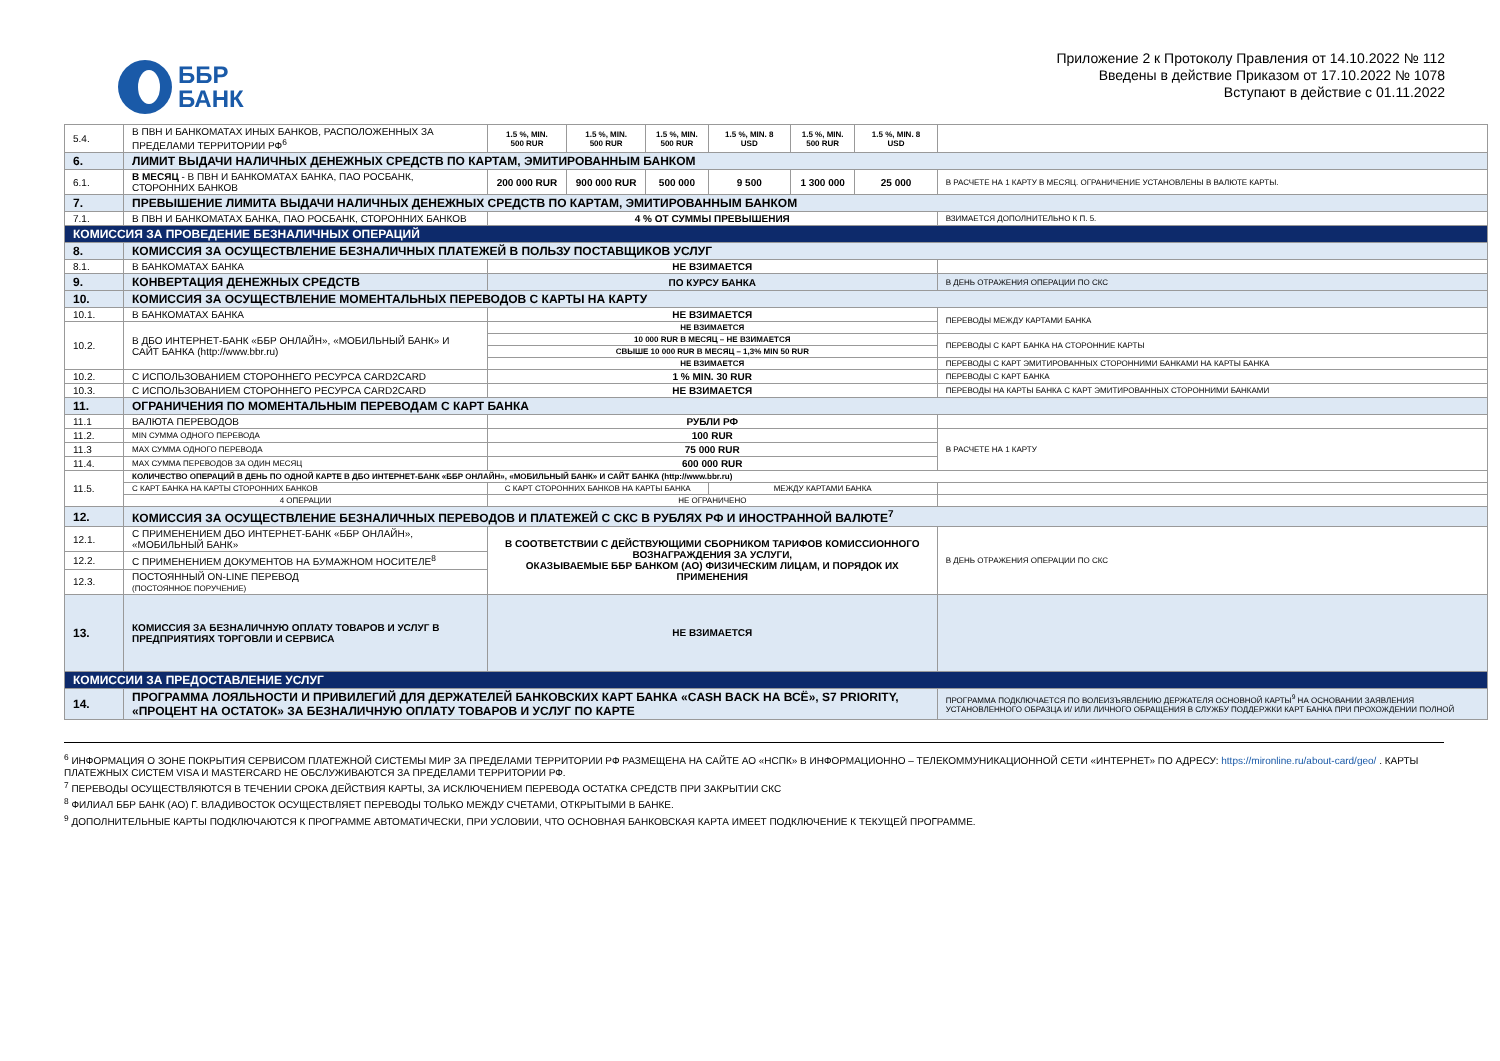ББР
БАНК
Приложение 2 к Протоколу Правления от 14.10.2022 № 112
Введены в действие Приказом от 17.10.2022 № 1078
Вступают в действие с 01.11.2022
| 5.4. | В ПВН И БАНКОМАТАХ ИНЫХ БАНКОВ, РАСПОЛОЖЕННЫХ ЗА ПРЕДЕЛАМИ ТЕРРИТОРИИ РФ<sup>6</sup> | 1.5 %, MIN. 500 RUR | 1.5 %, MIN. 500 RUR | 1.5 %, MIN. 500 RUR | 1.5 %, MIN. 8 USD | 1.5 %, MIN. 500 RUR | 1.5 %, MIN. 8 USD | |
| 6. | ЛИМИТ ВЫДАЧИ НАЛИЧНЫХ ДЕНЕЖНЫХ СРЕДСТВ ПО КАРТАМ, ЭМИТИРОВАННЫМ БАНКОМ | | | | | | | |
| 6.1. | В МЕСЯЦ - В ПВН И БАНКОМАТАХ БАНКА, ПАО РОСБАНК, СТОРОННИХ БАНКОВ | 200 000 RUR | 900 000 RUR | 500 000 | 9 500 | 1 300 000 | 25 000 | В РАСЧЕТЕ НА 1 КАРТУ В МЕСЯЦ. ОГРАНИЧЕНИЕ УСТАНОВЛЕНЫ В ВАЛЮТЕ КАРТЫ. |
| 7. | ПРЕВЫШЕНИЕ ЛИМИТА ВЫДАЧИ НАЛИЧНЫХ ДЕНЕЖНЫХ СРЕДСТВ ПО КАРТАМ, ЭМИТИРОВАННЫМ БАНКОМ | | | | | | | |
| 7.1. | В ПВН И БАНКОМАТАХ БАНКА, ПАО РОСБАНК, СТОРОННИХ БАНКОВ | 4 % ОТ СУММЫ ПРЕВЫШЕНИЯ | | | | | | ВЗИМАЕТСЯ ДОПОЛНИТЕЛЬНО К П. 5. |
| КОМИССИЯ ЗА ПРОВЕДЕНИЕ БЕЗНАЛИЧНЫХ ОПЕРАЦИЙ | | | | | | | | |
| 8. | КОМИССИЯ ЗА ОСУЩЕСТВЛЕНИЕ БЕЗНАЛИЧНЫХ ПЛАТЕЖЕЙ В ПОЛЬЗУ ПОСТАВЩИКОВ УСЛУГ | | | | | | | |
| 8.1. | В БАНКОМАТАХ БАНКА | НЕ ВЗИМАЕТСЯ | | | | | | |
| 9. | КОНВЕРТАЦИЯ ДЕНЕЖНЫХ СРЕДСТВ | ПО КУРСУ БАНКА | | | | | | В ДЕНЬ ОТРАЖЕНИЯ ОПЕРАЦИИ ПО СКС |
| 10. | КОМИССИЯ ЗА ОСУЩЕСТВЛЕНИЕ МОМЕНТАЛЬНЫХ ПЕРЕВОДОВ С КАРТЫ НА КАРТУ | | | | | | | |
| 10.1. | В БАНКОМАТАХ БАНКА | НЕ ВЗИМАЕТСЯ | | | | | | ПЕРЕВОДЫ МЕЖДУ КАРТАМИ БАНКА |
| 10.2. | В ДБО ИНТЕРНЕТ-БАНК «ББР ОНЛАЙН», «МОБИЛЬНЫЙ БАНК» И САЙТ БАНКА (http://www.bbr.ru) | НЕ ВЗИМАЕТСЯ | | | | | | |
| | | 10 000 RUR В МЕСЯЦ – НЕ ВЗИМАЕТСЯ | | | | | | ПЕРЕВОДЫ С КАРТ БАНКА НА СТОРОННИЕ КАРТЫ |
| | | СВЫШЕ 10 000 RUR В МЕСЯЦ – 1,3% MIN 50 RUR | | | | | | |
| | | НЕ ВЗИМАЕТСЯ | | | | | | ПЕРЕВОДЫ С КАРТ ЭМИТИРОВАННЫХ СТОРОННИМИ БАНКАМИ НА КАРТЫ БАНКА |
| 10.2. | С ИСПОЛЬЗОВАНИЕМ СТОРОННЕГО РЕСУРСА CARD2CARD | 1 % MIN. 30 RUR | | | | | | ПЕРЕВОДЫ С КАРТ БАНКА |
| 10.3. | С ИСПОЛЬЗОВАНИЕМ СТОРОННЕГО РЕСУРСА CARD2CARD | НЕ ВЗИМАЕТСЯ | | | | | | ПЕРЕВОДЫ НА КАРТЫ БАНКА С КАРТ ЭМИТИРОВАННЫХ СТОРОННИМИ БАНКАМИ |
| 11. | ОГРАНИЧЕНИЯ ПО МОМЕНТАЛЬНЫМ ПЕРЕВОДАМ С КАРТ БАНКА | | | | | | | |
| 11.1 | ВАЛЮТА ПЕРЕВОДОВ | РУБЛИ РФ | | | | | | |
| 11.2. | MIN СУММА ОДНОГО ПЕРЕВОДА | 100 RUR | | | | | | В РАСЧЕТЕ НА 1 КАРТУ |
| 11.3 | MAX СУММА ОДНОГО ПЕРЕВОДА | 75 000 RUR | | | | | | |
| 11.4. | MAX СУММА ПЕРЕВОДОВ ЗА ОДИН МЕСЯЦ | 600 000 RUR | | | | | | |
| 11.5. | КОЛИЧЕСТВО ОПЕРАЦИЙ В ДЕНЬ ПО ОДНОЙ КАРТЕ В ДБО ИНТЕРНЕТ-БАНК «ББР ОНЛАЙН», «МОБИЛЬНЫЙ БАНК» И САЙТ БАНКА (http://www.bbr.ru) | | | | | | | |
| | С КАРТ БАНКА НА КАРТЫ СТОРОННИХ БАНКОВ | С КАРТ СТОРОННИХ БАНКОВ НА КАРТЫ БАНКА | | | МЕЖДУ КАРТАМИ БАНКА | | | |
| | 4 ОПЕРАЦИИ | НЕ ОГРАНИЧЕНО | | | | | | |
| 12. | КОМИССИЯ ЗА ОСУЩЕСТВЛЕНИЕ БЕЗНАЛИЧНЫХ ПЕРЕВОДОВ И ПЛАТЕЖЕЙ С СКС В РУБЛЯХ РФ И ИНОСТРАННОЙ ВАЛЮТЕ<sup>7</sup> | | | | | | | |
| 12.1. | С ПРИМЕНЕНИЕМ ДБО ИНТЕРНЕТ-БАНК «ББР ОНЛАЙН», «МОБИЛЬНЫЙ БАНК» | В СООТВЕТСТВИИ С ДЕЙСТВУЮЩИМИ СБОРНИКОМ ТАРИФОВ КОМИССИОННОГО ВОЗНАГРАЖДЕНИЯ ЗА УСЛУГИ, ОКАЗЫВАЕМЫЕ ББР БАНКОМ (АО) ФИЗИЧЕСКИМ ЛИЦАМ, И ПОРЯДОК ИХ ПРИМЕНЕНИЯ | | | | | | В ДЕНЬ ОТРАЖЕНИЯ ОПЕРАЦИИ ПО СКС |
| 12.2. | С ПРИМЕНЕНИЕМ ДОКУМЕНТОВ НА БУМАЖНОМ НОСИТЕЛЕ<sup>8</sup> | | | | | | | |
| 12.3. | ПОСТОЯННЫЙ ON-LINE ПЕРЕВОД (ПОСТОЯННОЕ ПОРУЧЕНИЕ) | | | | | | | |
| 13. | КОМИССИЯ ЗА БЕЗНАЛИЧНУЮ ОПЛАТУ ТОВАРОВ И УСЛУГ В ПРЕДПРИЯТИЯХ ТОРГОВЛИ И СЕРВИСА | НЕ ВЗИМАЕТСЯ | | | | | | |
| КОМИССИИ ЗА ПРЕДОСТАВЛЕНИЕ УСЛУГ | | | | | | | | |
| 14. | ПРОГРАММА ЛОЯЛЬНОСТИ И ПРИВИЛЕГИЙ ДЛЯ ДЕРЖАТЕЛЕЙ БАНКОВСКИХ КАРТ БАНКА «CASH BACK НА ВСЁ», S7 PRIORITY, «ПРОЦЕНТ НА ОСТАТОК» ЗА БЕЗНАЛИЧНУЮ ОПЛАТУ ТОВАРОВ И УСЛУГ ПО КАРТЕ | | | | | | | ПРОГРАММА ПОДКЛЮЧАЕТСЯ ПО ВОЛЕИЗЪЯВЛЕНИЮ ДЕРЖАТЕЛЯ ОСНОВНОЙ КАРТЫ<sup>9</sup> НА ОСНОВАНИИ ЗАЯВЛЕНИЯ УСТАНОВЛЕННОГО ОБРАЗЦА И/ ИЛИ ЛИЧНОГО ОБРАЩЕНИЯ В СЛУЖБУ ПОДДЕРЖКИ КАРТ БАНКА ПРИ ПРОХОЖДЕНИИ ПОЛНОЙ |
<sup>6</sup> ИНФОРМАЦИЯ О ЗОНЕ ПОКРЫТИЯ СЕРВИСОМ ПЛАТЕЖНОЙ СИСТЕМЫ МИР ЗА ПРЕДЕЛАМИ ТЕРРИТОРИИ РФ РАЗМЕЩЕНА НА САЙТЕ АО «НСПК» В ИНФОРМАЦИОННО – ТЕЛЕКОММУНИКАЦИОННОЙ СЕТИ «ИНТЕРНЕТ» ПО АДРЕСУ: https://mironline.ru/about-card/geo/ . КАРТЫ ПЛАТЕЖНЫХ СИСТЕМ VISA И MASTERCARD НЕ ОБСЛУЖИВАЮТСЯ ЗА ПРЕДЕЛАМИ ТЕРРИТОРИИ РФ.
<sup>7</sup> ПЕРЕВОДЫ ОСУЩЕСТВЛЯЮТСЯ В ТЕЧЕНИИ СРОКА ДЕЙСТВИЯ КАРТЫ, ЗА ИСКЛЮЧЕНИЕМ ПЕРЕВОДА ОСТАТКА СРЕДСТВ ПРИ ЗАКРЫТИИ СКС
<sup>8</sup> ФИЛИАЛ ББР БАНК (АО) Г. ВЛАДИВОСТОК ОСУЩЕСТВЛЯЕТ ПЕРЕВОДЫ ТОЛЬКО МЕЖДУ СЧЕТАМИ, ОТКРЫТЫМИ В БАНКЕ.
<sup>9</sup> ДОПОЛНИТЕЛЬНЫЕ КАРТЫ ПОДКЛЮЧАЮТСЯ К ПРОГРАММЕ АВТОМАТИЧЕСКИ, ПРИ УСЛОВИИ, ЧТО ОСНОВНАЯ БАНКОВСКАЯ КАРТА ИМЕЕТ ПОДКЛЮЧЕНИЕ К ТЕКУЩЕЙ ПРОГРАММЕ.